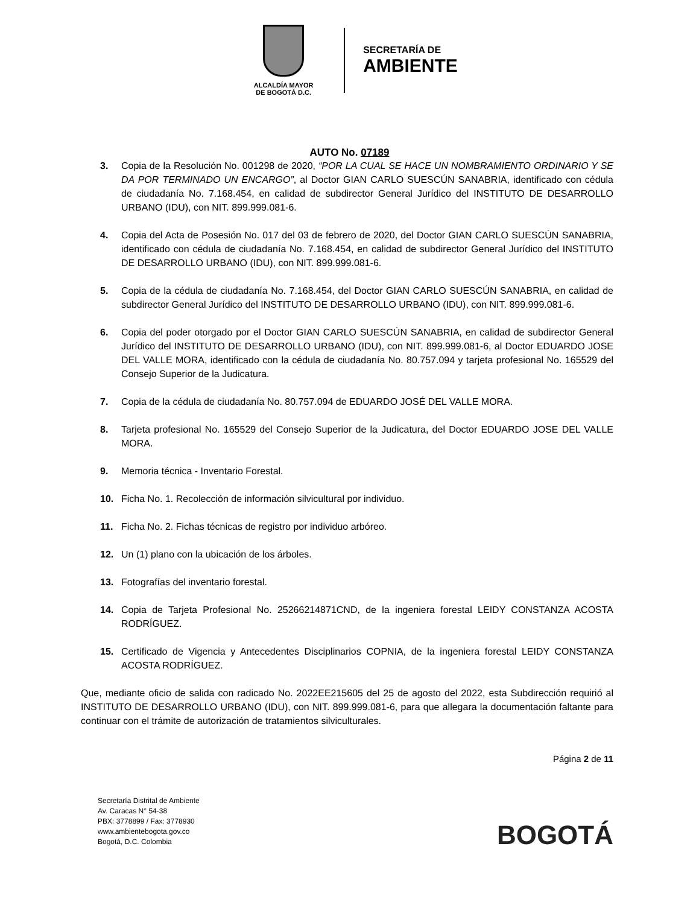ALCALDÍA MAYOR
DE BOGOTÁ D.C.
SECRETARÍA DE
AMBIENTE
AUTO No. 07189
3. Copia de la Resolución No. 001298 de 2020, “POR LA CUAL SE HACE UN NOMBRAMIENTO ORDINARIO Y SE DA POR TERMINADO UN ENCARGO”, al Doctor GIAN CARLO SUESCÚN SANABRIA, identificado con cédula de ciudadanía No. 7.168.454, en calidad de subdirector General Jurídico del INSTITUTO DE DESARROLLO URBANO (IDU), con NIT. 899.999.081-6.
4. Copia del Acta de Posesión No. 017 del 03 de febrero de 2020, del Doctor GIAN CARLO SUESCÚN SANABRIA, identificado con cédula de ciudadanía No. 7.168.454, en calidad de subdirector General Jurídico del INSTITUTO DE DESARROLLO URBANO (IDU), con NIT. 899.999.081-6.
5. Copia de la cédula de ciudadanía No. 7.168.454, del Doctor GIAN CARLO SUESCÚN SANABRIA, en calidad de subdirector General Jurídico del INSTITUTO DE DESARROLLO URBANO (IDU), con NIT. 899.999.081-6.
6. Copia del poder otorgado por el Doctor GIAN CARLO SUESCÚN SANABRIA, en calidad de subdirector General Jurídico del INSTITUTO DE DESARROLLO URBANO (IDU), con NIT. 899.999.081-6, al Doctor EDUARDO JOSE DEL VALLE MORA, identificado con la cédula de ciudadanía No. 80.757.094 y tarjeta profesional No. 165529 del Consejo Superior de la Judicatura.
7. Copia de la cédula de ciudadanía No. 80.757.094 de EDUARDO JOSÉ DEL VALLE MORA.
8. Tarjeta profesional No. 165529 del Consejo Superior de la Judicatura, del Doctor EDUARDO JOSE DEL VALLE MORA.
9. Memoria técnica - Inventario Forestal.
10. Ficha No. 1. Recolección de información silvicultural por individuo.
11. Ficha No. 2. Fichas técnicas de registro por individuo arbóreo.
12. Un (1) plano con la ubicación de los árboles.
13. Fotografías del inventario forestal.
14. Copia de Tarjeta Profesional No. 25266214871CND, de la ingeniera forestal LEIDY CONSTANZA ACOSTA RODRÍGUEZ.
15. Certificado de Vigencia y Antecedentes Disciplinarios COPNIA, de la ingeniera forestal LEIDY CONSTANZA ACOSTA RODRÍGUEZ.
Que, mediante oficio de salida con radicado No. 2022EE215605 del 25 de agosto del 2022, esta Subdirección requirió al INSTITUTO DE DESARROLLO URBANO (IDU), con NIT. 899.999.081-6, para que allegara la documentación faltante para continuar con el trámite de autorización de tratamientos silviculturales.
Página 2 de 11
Secretaría Distrital de Ambiente
Av. Caracas N° 54-38
PBX: 3778899 / Fax: 3778930
www.ambientebogota.gov.co
Bogotá, D.C. Colombia
BOGOTÁ